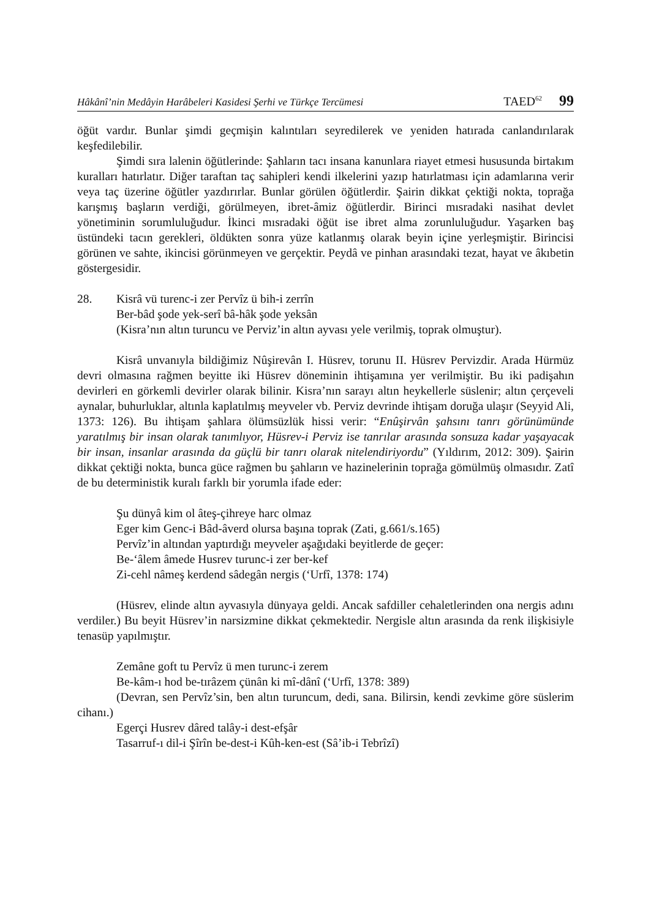Hâkânî’nin Medâyin Harâbeleri Kasidesi Şerhi ve Türkçe Tercümesi TAED<sup>62</sup> 99
öğüt vardır. Bunlar şimdi geçmişin kalıntıları seyredilerek ve yeniden hatırada canlandırılarak keşfedilebilir.
Şimdi sıra lalenin öğütlerinde: Şahların tacı insana kanunlara riayet etmesi hususunda birtakım kuralları hatırlatır. Diğer taraftan taç sahipleri kendi ilkelerini yazıp hatırlatması için adamlarına verir veya taç üzerine öğütler yazdırırlar. Bunlar görülen öğütlerdir. Şairin dikkat çektiği nokta, toprağa karışmış başların verdiği, görülmeyen, ibret-âmiz öğütlerdir. Birinci mısradaki nasihat devlet yönetiminin sorumluluğudur. İkinci mısradaki öğüt ise ibret alma zorunluluğudur. Yaşarken baş üstündeki tacın gerekleri, öldükten sonra yüze katlanmış olarak beyin içine yerleşmiştir. Birincisi görünen ve sahte, ikincisi görünmeyen ve gerçektir. Peydâ ve pinhan arasındaki tezat, hayat ve âkıbetin göstergesidir.
28. Kisrâ vü turenc-i zer Pervîz ü bih-i zerrîn
Ber-bâd şode yek-serî bâ-hâk şode yeksân
(Kisra’nın altın turuncu ve Perviz’in altın ayvası yele verilmiş, toprak olmuştur).
Kisrâ unvanıyla bildiğimiz Nûşirevân I. Hüsrev, torunu II. Hüsrev Pervizdir. Arada Hürmüz devri olmasına rağmen beyitte iki Hüsrev döneminin ihtişamına yer verilmiştir. Bu iki padişahın devirleri en görkemli devirler olarak bilinir. Kisra’nın sarayı altın heykellerle süslenir; altın çerçeveli aynalar, buhurluklar, altınla kaplatılmış meyveler vb. Perviz devrinde ihtişam doruğa ulaşır (Seyyid Ali, 1373: 126). Bu ihtişam şahlara ölümsüzlük hissi verir: “Enûşirvân şahsını tanrı görünümünde yaratılmış bir insan olarak tanımlıyor, Hüsrev-i Perviz ise tanrılar arasında sonsuza kadar yaşayacak bir insan, insanlar arasında da güçlü bir tanrı olarak nitelendiriyordu” (Yıldırım, 2012: 309). Şairin dikkat çektiği nokta, bunca güce rağmen bu şahların ve hazinelerinin toprağa gömülmüş olmasıdır. Zatî de bu deterministik kuralı farklı bir yorumla ifade eder:
Şu dünyâ kim ol âteş-çihreye harc olmaz
Eger kim Genc-i Bâd-âverd olursa başına toprak (Zati, g.661/s.165)
Pervîz’in altından yaptırdığı meyveler aşağıdaki beyitlerde de geçer:
Be-‘âlem âmede Husrev turunc-i zer ber-kef
Zi-cehl nâmeş kerdend sâdegân nergis (‘Urfî, 1378: 174)
(Hüsrev, elinde altın ayvasıyla dünyaya geldi. Ancak safdiller cehaletlerinden ona nergis adını verdiler.) Bu beyit Hüsrev’in narsizmine dikkat çekmektedir. Nergisle altın arasında da renk ilişkisiyle tenasüp yapılmıştır.
Zemâne goft tu Pervîz ü men turunc-i zerem
Be-kâm-ı hod be-tırâzem çünân ki mî-dânî (‘Urfî, 1378: 389)
(Devran, sen Pervîz’sin, ben altın turuncum, dedi, sana. Bilirsin, kendi zevkime göre süslerim cihanı.)
Egerçi Husrev dâred talây-i dest-efşâr
Tasarruf-ı dil-i Şîrîn be-dest-i Kûh-ken-est (Sâ’ib-i Tebrîzî)